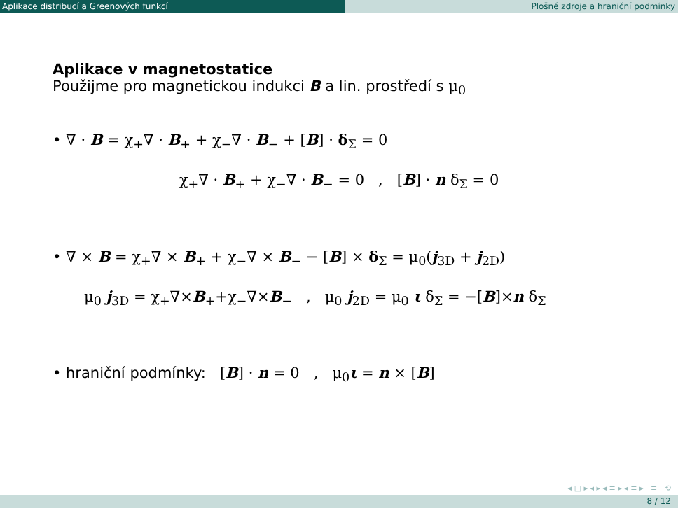Aplikace distribucí a Greenových funkcí Plošné zdroje a hraniční podmínky
Aplikace v magnetostatice
Použijme pro magnetickou indukci B a lin. prostředí s μ<sub>0</sub>
• ∇ · B = χ<sub>+</sub>∇ · B<sub>+</sub> + χ<sub>−</sub>∇ · B<sub>−</sub> + [B] · δ<sub>Σ</sub> = 0
χ<sub>+</sub>∇ · B<sub>+</sub> + χ<sub>−</sub>∇ · B<sub>−</sub> = 0 , [B] · n δ<sub>Σ</sub> = 0
• ∇ × B = χ<sub>+</sub>∇ × B<sub>+</sub> + χ<sub>−</sub>∇ × B<sub>−</sub> − [B] × δ<sub>Σ</sub> = μ<sub>0</sub>(j<sub>3D</sub> + j<sub>2D</sub>)
μ<sub>0</sub> j<sub>3D</sub> = χ<sub>+</sub>∇×B<sub>+</sub>+χ<sub>−</sub>∇×B<sub>−</sub> , μ<sub>0</sub> j<sub>2D</sub> = μ<sub>0</sub> ι δ<sub>Σ</sub> = −[B]×n δ<sub>Σ</sub>
• hraniční podmínky: [B] · n = 0 , μ<sub>0</sub>ι = n × [B]
◂ □ ▸ ◂ ▸ ◂ ≡ ▸ ◂ ≡ ▸ ≡ ⟲
8 / 12